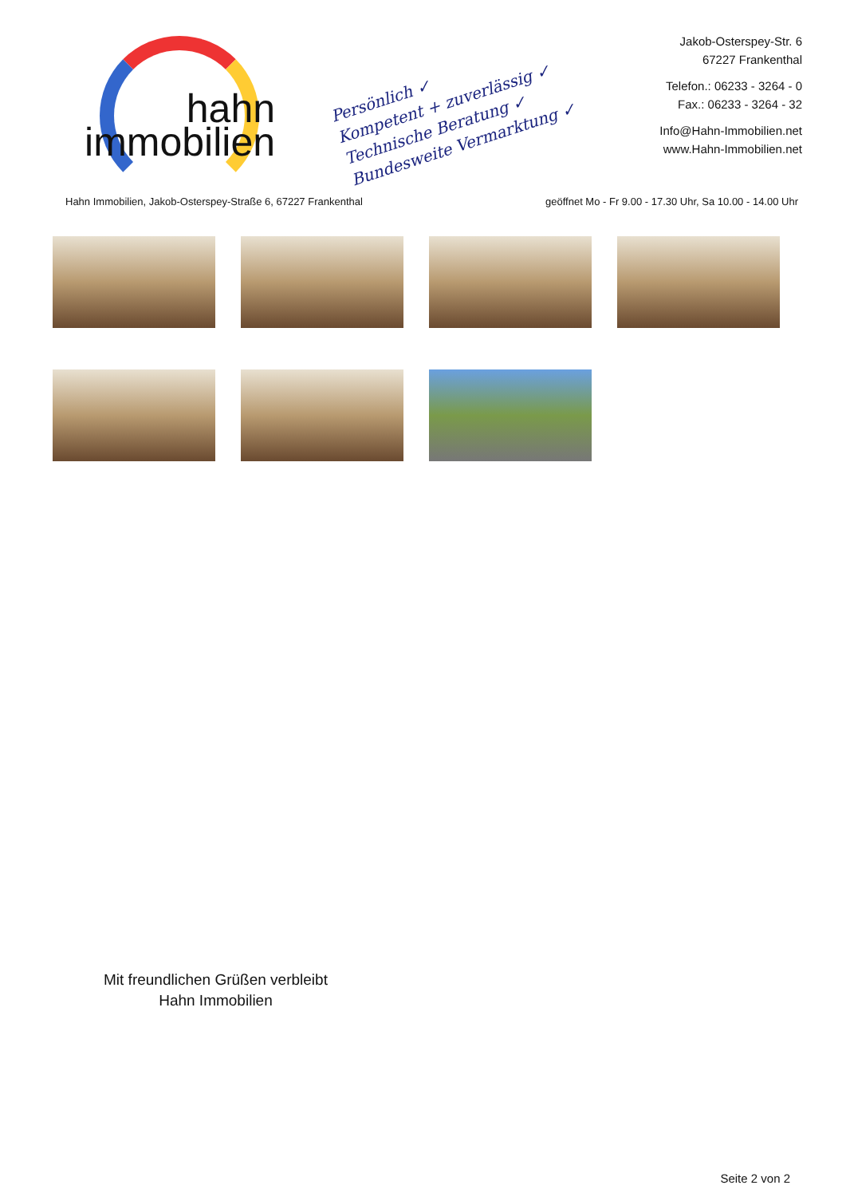hahn
immobilien
Persönlich ✓
Kompetent + zuverlässig ✓
Technische Beratung ✓
Bundesweite Vermarktung ✓
Jakob-Osterspey-Str. 6
67227 Frankenthal
Telefon.: 06233 - 3264 - 0
Fax.: 06233 - 3264 - 32
Info@Hahn-Immobilien.net
www.Hahn-Immobilien.net
Hahn Immobilien, Jakob-Osterspey-Straße 6, 67227 Frankenthal geöffnet Mo - Fr 9.00 - 17.30 Uhr, Sa 10.00 - 14.00 Uhr
Mit freundlichen Grüßen verbleibt
Hahn Immobilien
Seite 2 von 2